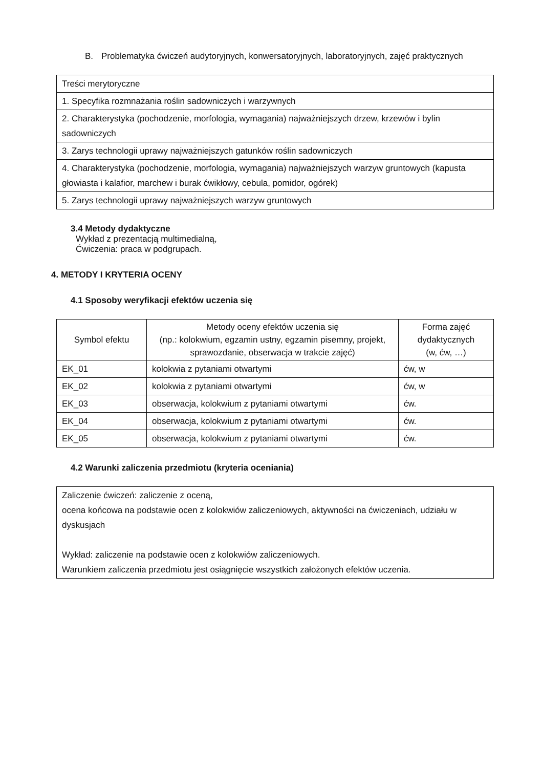B. Problematyka ćwiczeń audytoryjnych, konwersatoryjnych, laboratoryjnych, zajęć praktycznych
| Treści merytoryczne |
| 1. Specyfika rozmnażania roślin sadowniczych i warzywnych |
| 2. Charakterystyka (pochodzenie, morfologia, wymagania) najważniejszych drzew, krzewów i bylin sadowniczych |
| 3. Zarys technologii uprawy najważniejszych gatunków roślin sadowniczych |
| 4. Charakterystyka (pochodzenie, morfologia, wymagania) najważniejszych warzyw gruntowych (kapusta głowiasta i kalafior, marchew i burak ćwikłowy, cebula, pomidor, ogórek) |
| 5. Zarys technologii uprawy najważniejszych warzyw gruntowych |
3.4 Metody dydaktyczne
Wykład z prezentacją multimedialną,
Ćwiczenia: praca w podgrupach.
4. METODY I KRYTERIA OCENY
4.1 Sposoby weryfikacji efektów uczenia się
| Symbol efektu | Metody oceny efektów uczenia się (np.: kolokwium, egzamin ustny, egzamin pisemny, projekt, sprawozdanie, obserwacja w trakcie zajęć) | Forma zajęć dydaktycznych (w, ćw, …) |
| --- | --- | --- |
| EK_01 | kolokwia z pytaniami otwartymi | ćw, w |
| EK_02 | kolokwia z pytaniami otwartymi | ćw, w |
| EK_03 | obserwacja, kolokwium z pytaniami otwartymi | ćw. |
| EK_04 | obserwacja, kolokwium z pytaniami otwartymi | ćw. |
| EK_05 | obserwacja, kolokwium z pytaniami otwartymi | ćw. |
4.2 Warunki zaliczenia przedmiotu (kryteria oceniania)
| Zaliczenie ćwiczeń: zaliczenie z oceną, ocena końcowa na podstawie ocen z kolokwiów zaliczeniowych, aktywności na ćwiczeniach, udziału w dyskusjach Wykład: zaliczenie na podstawie ocen z kolokwiów zaliczeniowych. Warunkiem zaliczenia przedmiotu jest osiągnięcie wszystkich założonych efektów uczenia. |